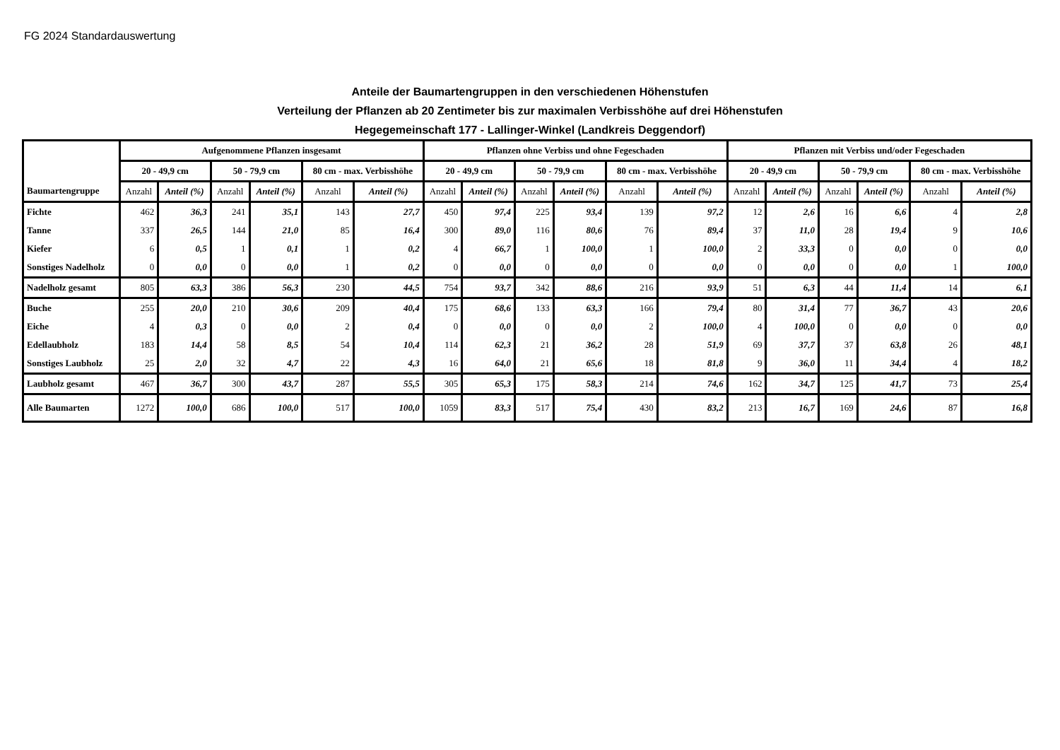FG 2024 Standardauswertung
Anteile der Baumartengruppen in den verschiedenen Höhenstufen
Verteilung der Pflanzen ab 20 Zentimeter bis zur maximalen Verbisshöhe auf drei Höhenstufen
Hegegemeinschaft 177 - Lallinger-Winkel (Landkreis Deggendorf)
| | Aufgenommene Pflanzen insgesamt | | | | | | Pflanzen ohne Verbiss und ohne Fegeschaden | | | | | | Pflanzen mit Verbiss und/oder Fegeschaden | | | | | |
| --- | --- | --- | --- | --- | --- | --- | --- | --- | --- | --- | --- | --- | --- | --- | --- | --- | --- | --- |
| | 20 - 49,9 cm | | 50 - 79,9 cm | | 80 cm - max. Verbisshöhe | | 20 - 49,9 cm | | 50 - 79,9 cm | | 80 cm - max. Verbisshöhe | | 20 - 49,9 cm | | 50 - 79,9 cm | | 80 cm - max. Verbisshöhe | |
| Baumartengruppe | Anzahl | Anteil (%) | Anzahl | Anteil (%) | Anzahl | Anteil (%) | Anzahl | Anteil (%) | Anzahl | Anteil (%) | Anzahl | Anteil (%) | Anzahl | Anteil (%) | Anzahl | Anteil (%) | Anzahl | Anteil (%) |
| Fichte | 462 | 36,3 | 241 | 35,1 | 143 | 27,7 | 450 | 97,4 | 225 | 93,4 | 139 | 97,2 | 12 | 2,6 | 16 | 6,6 | 4 | 2,8 |
| Tanne | 337 | 26,5 | 144 | 21,0 | 85 | 16,4 | 300 | 89,0 | 116 | 80,6 | 76 | 89,4 | 37 | 11,0 | 28 | 19,4 | 9 | 10,6 |
| Kiefer | 6 | 0,5 | 1 | 0,1 | 1 | 0,2 | 4 | 66,7 | 1 | 100,0 | 1 | 100,0 | 2 | 33,3 | 0 | 0,0 | 0 | 0,0 |
| Sonstiges Nadelholz | 0 | 0,0 | 0 | 0,0 | 1 | 0,2 | 0 | 0,0 | 0 | 0,0 | 0 | 0,0 | 0 | 0,0 | 0 | 0,0 | 1 | 100,0 |
| Nadelholz gesamt | 805 | 63,3 | 386 | 56,3 | 230 | 44,5 | 754 | 93,7 | 342 | 88,6 | 216 | 93,9 | 51 | 6,3 | 44 | 11,4 | 14 | 6,1 |
| Buche | 255 | 20,0 | 210 | 30,6 | 209 | 40,4 | 175 | 68,6 | 133 | 63,3 | 166 | 79,4 | 80 | 31,4 | 77 | 36,7 | 43 | 20,6 |
| Eiche | 4 | 0,3 | 0 | 0,0 | 2 | 0,4 | 0 | 0,0 | 0 | 0,0 | 2 | 100,0 | 4 | 100,0 | 0 | 0,0 | 0 | 0,0 |
| Edellaubholz | 183 | 14,4 | 58 | 8,5 | 54 | 10,4 | 114 | 62,3 | 21 | 36,2 | 28 | 51,9 | 69 | 37,7 | 37 | 63,8 | 26 | 48,1 |
| Sonstiges Laubholz | 25 | 2,0 | 32 | 4,7 | 22 | 4,3 | 16 | 64,0 | 21 | 65,6 | 18 | 81,8 | 9 | 36,0 | 11 | 34,4 | 4 | 18,2 |
| Laubholz gesamt | 467 | 36,7 | 300 | 43,7 | 287 | 55,5 | 305 | 65,3 | 175 | 58,3 | 214 | 74,6 | 162 | 34,7 | 125 | 41,7 | 73 | 25,4 |
| Alle Baumarten | 1272 | 100,0 | 686 | 100,0 | 517 | 100,0 | 1059 | 83,3 | 517 | 75,4 | 430 | 83,2 | 213 | 16,7 | 169 | 24,6 | 87 | 16,8 |